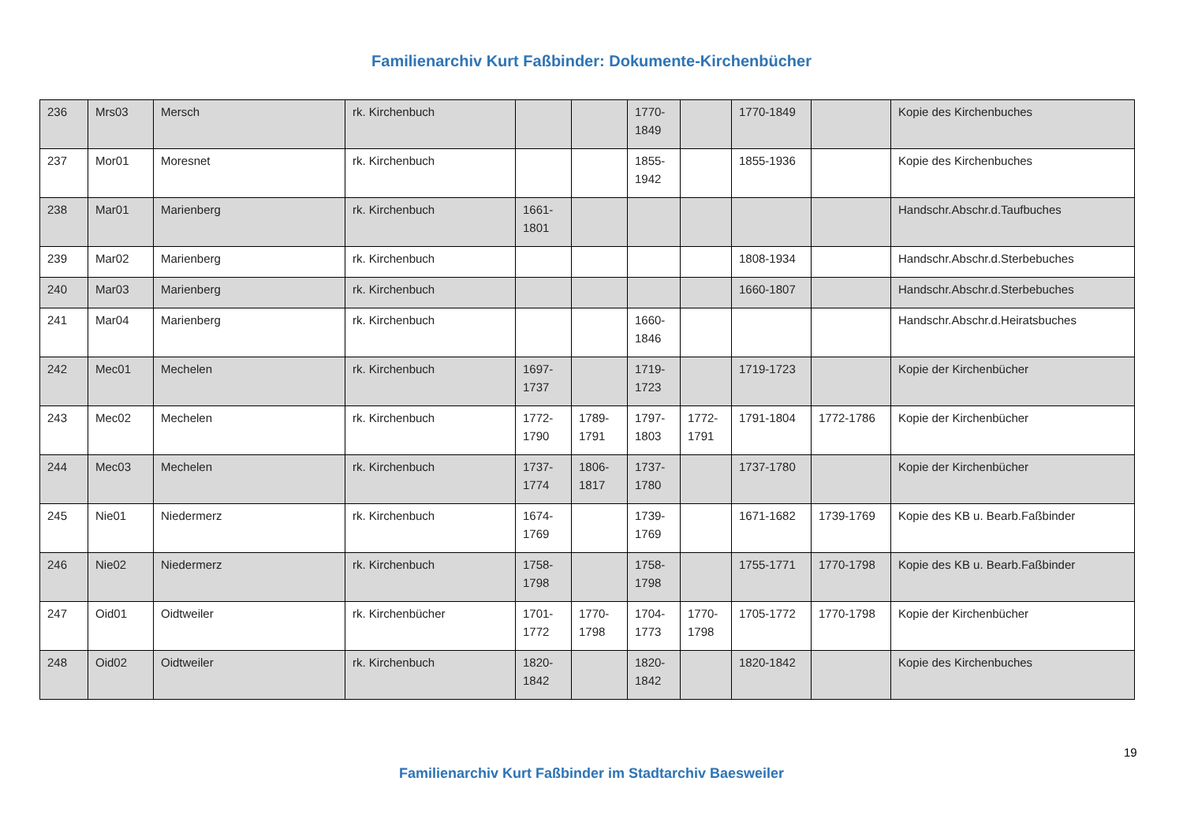Familienarchiv Kurt Faßbinder: Dokumente-Kirchenbücher
| 236 | Mrs03 | Mersch | rk. Kirchenbuch | | | 1770-1849 | | 1770-1849 | | Kopie des Kirchenbuches |
| 237 | Mor01 | Moresnet | rk. Kirchenbuch | | | 1855-1942 | | 1855-1936 | | Kopie des Kirchenbuches |
| 238 | Mar01 | Marienberg | rk. Kirchenbuch | 1661-1801 | | | | | | Handschr.Abschr.d.Taufbuches |
| 239 | Mar02 | Marienberg | rk. Kirchenbuch | | | | | 1808-1934 | | Handschr.Abschr.d.Sterbebuches |
| 240 | Mar03 | Marienberg | rk. Kirchenbuch | | | | | 1660-1807 | | Handschr.Abschr.d.Sterbebuches |
| 241 | Mar04 | Marienberg | rk. Kirchenbuch | | | 1660-1846 | | | | Handschr.Abschr.d.Heiratsbuches |
| 242 | Mec01 | Mechelen | rk. Kirchenbuch | 1697-1737 | | 1719-1723 | | 1719-1723 | | Kopie der Kirchenbücher |
| 243 | Mec02 | Mechelen | rk. Kirchenbuch | 1772-1790 | 1789-1791 | 1797-1803 | 1772-1791 | 1791-1804 | 1772-1786 | Kopie der Kirchenbücher |
| 244 | Mec03 | Mechelen | rk. Kirchenbuch | 1737-1774 | 1806-1817 | 1737-1780 | | 1737-1780 | | Kopie der Kirchenbücher |
| 245 | Nie01 | Niedermerz | rk. Kirchenbuch | 1674-1769 | | 1739-1769 | | 1671-1682 | 1739-1769 | Kopie des KB u. Bearb.Faßbinder |
| 246 | Nie02 | Niedermerz | rk. Kirchenbuch | 1758-1798 | | 1758-1798 | | 1755-1771 | 1770-1798 | Kopie des KB u. Bearb.Faßbinder |
| 247 | Oid01 | Oidtweiler | rk. Kirchenbücher | 1701-1772 | 1770-1798 | 1704-1773 | 1770-1798 | 1705-1772 | 1770-1798 | Kopie der Kirchenbücher |
| 248 | Oid02 | Oidtweiler | rk. Kirchenbuch | 1820-1842 | | 1820-1842 | | 1820-1842 | | Kopie des Kirchenbuches |
19
Familienarchiv Kurt Faßbinder im Stadtarchiv Baesweiler